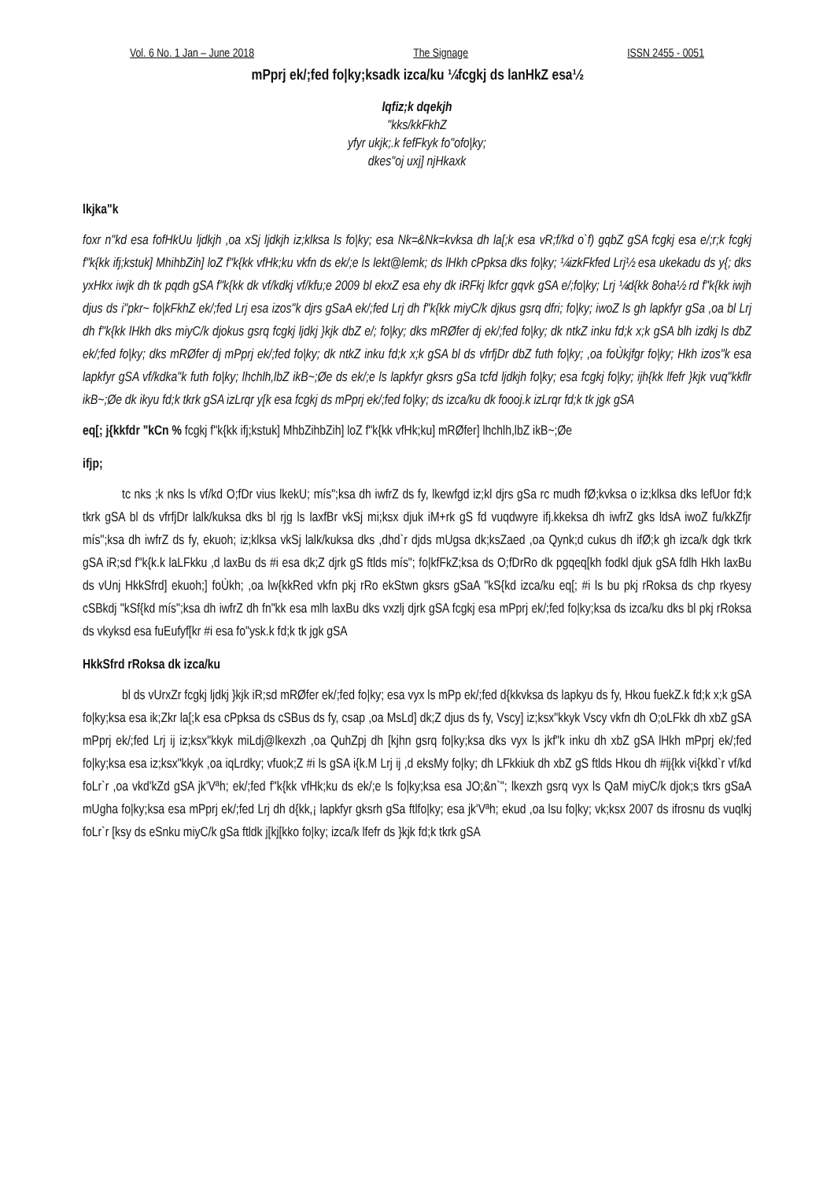Vol. 6 No. 1 Jan – June 2018 The Signage ISSN 2455 - 0051
mPprj ek/;fed fo|ky;ksadk izca/ku ¼fcgkj ds lanHkZ esa½
lqfiz;k dqekjh
"kks/kkFkhZ
yfyr ukjk;.k fefFkyk fo"ofo|ky;
dkes"oj uxj] njHkaxk
lkjka"k
foxr n"kd esa fofHkUu ljdkjh ,oa xSj ljdkjh iz;klksa ls fo|ky; esa Nk=&Nk=kvksa dh la[;k esa vR;f/kd o`f) gqbZ gSA fcgkj esa e/;r;k fcgkj f"k{kk ifj;kstuk] MhihbZih] loZ f"k{kk vfHk;ku vkfn ds ek/;e ls lekt@lemk; ds lHkh cPpksa dks fo|ky; ¼izkFkfed Lrj½ esa ukekadu ds y{; dks yxHkx iwjk dh tk pqdh gSA f"k{kk dk vf/kdkj vf/kfu;e 2009 bl ekxZ esa ehy dk iRFkj lkfcr gqvk gSA e/;fo|ky; Lrj ¼d{kk 8oha½ rd f"k{kk iwjh djus ds i"pkr~ fo|kFkhZ ek/;fed Lrj esa izos"k djrs gSaA ek/;fed Lrj dh f"k{kk miyC/k djkus gsrq dfri; fo|ky; iwoZ ls gh lapkfyr gSa ,oa bl Lrj dh f"k{kk lHkh dks miyC/k djokus gsrq fcgkj ljdkj }kjk dbZ e/; fo|ky; dks mRØfer dj ek/;fed fo|ky; dk ntkZ inku fd;k x;k gSA blh izdkj ls dbZ ek/;fed fo|ky; dks mRØfer dj mPprj ek/;fed fo|ky; dk ntkZ inku fd;k x;k gSA bl ds vfrfjDr dbZ futh fo|ky; ,oa foÙkjfgr fo|ky; Hkh izos"k esa lapkfyr gSA vf/kdka"k futh fo|ky; lhchlh,lbZ ikB~;Øe ds ek/;e ls lapkfyr gksrs gSa tcfd ljdkjh fo|ky; esa fcgkj fo|ky; ijh{kk lfefr }kjk vuq"kkflr ikB~;Øe dk ikyu fd;k tkrk gSA izLrqr y[k esa fcgkj ds mPprj ek/;fed fo|ky; ds izca/ku dk foooj.k izLrqr fd;k tk jgk gSA
eq[; j{kkfdr "kCn % fcgkj f"k{kk ifj;kstuk] MhbZihbZih] loZ f"k{kk vfHk;ku] mRØfer] lhchlh,lbZ ikB~;Øe
ifjp;
tc nks ;k nks ls vf/kd O;fDr vius lkekU; mís";ksa dh iwfrZ ds fy, lkewfgd iz;kl djrs gSa rc mudh fØ;kvksa o iz;klksa dks lefUor fd;k tkrk gSA bl ds vfrfjDr lalk/kuksa dks bl rjg ls laxfBr vkSj mi;ksx djuk iM+rk gS fd vuqdwyre ifj.kkeksa dh iwfrZ gks ldsA iwoZ fu/kkZfjr mís";ksa dh iwfrZ ds fy, ekuoh; iz;klksa vkSj lalk/kuksa dks ,dhd`r djds mUgsa dk;ksZaed ,oa Qynk;d cukus dh ifØ;k gh izca/k dgk tkrk gSA iR;sd f"k{k.k laLFkku ,d laxBu ds #i esa dk;Z djrk gS ftlds mís"; fo|kfFkZ;ksa ds O;fDrRo dk pgqeq[kh fodkl djuk gSA fdlh Hkh laxBu ds vUnj HkkSfrd] ekuoh;] foÙkh; ,oa lw{kkRed vkfn pkj rRo ekStwn gksrs gSaA "kS{kd izca/ku eq[; #i ls bu pkj rRoksa ds chp rkyesy cSBkdj "kSf{kd mís";ksa dh iwfrZ dh fn"kk esa mlh laxBu dks vxzlj djrk gSA fcgkj esa mPprj ek/;fed fo|ky;ksa ds izca/ku dks bl pkj rRoksa ds vkyksd esa fuEufyf[kr #i esa fo"ysk.k fd;k tk jgk gSA
HkkSfrd rRoksa dk izca/ku
bl ds vUrxZr fcgkj ljdkj }kjk iR;sd mRØfer ek/;fed fo|ky; esa vyx ls mPp ek/;fed d{kkvksa ds lapkyu ds fy, Hkou fuekZ.k fd;k x;k gSA fo|ky;ksa esa ik;Zkr la[;k esa cPpksa ds cSBus ds fy, csap ,oa MsLd] dk;Z djus ds fy, Vscy] iz;ksx"kkyk Vscy vkfn dh O;oLFkk dh xbZ gSA mPprj ek/;fed Lrj ij iz;ksx"kkyk miLdj@lkexzh ,oa QuhZpj dh [kjhn gsrq fo|ky;ksa dks vyx ls jkf"k inku dh xbZ gSA lHkh mPprj ek/;fed fo|ky;ksa esa iz;ksx"kkyk ,oa iqLrdky; vfuok;Z #i ls gSA i{k.M Lrj ij ,d eksMy fo|ky; dh LFkkiuk dh xbZ gS ftlds Hkou dh #ij{kk vi{kkd`r vf/kd foLr`r ,oa vkd'kZd gSA jk'Vªh; ek/;fed f"k{kk vfHk;ku ds ek/;e ls fo|ky;ksa esa JO;&n`"; lkexzh gsrq vyx ls QaM miyC/k djok;s tkrs gSaA mUgha fo|ky;ksa esa mPprj ek/;fed Lrj dh d{kk,¡ lapkfyr gksrh gSa ftlfo|ky; esa jk'Vªh; ekud ,oa lsu fo|ky; vk;ksx 2007 ds ifrosnu ds vuqlkj foLr`r [ksy ds eSnku miyC/k gSa ftldk j[kj[kko fo|ky; izca/k lfefr ds }kjk fd;k tkrk gSA